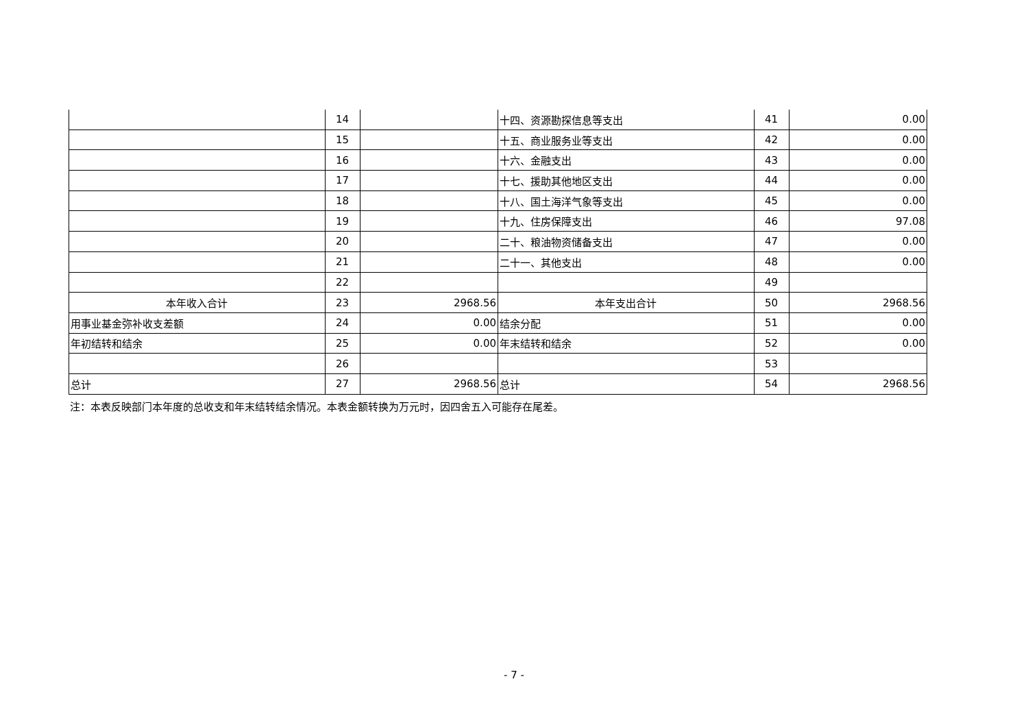| | 14 | | 十四、资源勘探信息等支出 | 41 | 0.00 |
| | 15 | | 十五、商业服务业等支出 | 42 | 0.00 |
| | 16 | | 十六、金融支出 | 43 | 0.00 |
| | 17 | | 十七、援助其他地区支出 | 44 | 0.00 |
| | 18 | | 十八、国土海洋气象等支出 | 45 | 0.00 |
| | 19 | | 十九、住房保障支出 | 46 | 97.08 |
| | 20 | | 二十、粮油物资储备支出 | 47 | 0.00 |
| | 21 | | 二十一、其他支出 | 48 | 0.00 |
| | 22 | | | 49 | |
| 本年收入合计 | 23 | 2968.56 | 本年支出合计 | 50 | 2968.56 |
| 用事业基金弥补收支差额 | 24 | 0.00 | 结余分配 | 51 | 0.00 |
| 年初结转和结余 | 25 | 0.00 | 年末结转和结余 | 52 | 0.00 |
| | 26 | | | 53 | |
| 总计 | 27 | 2968.56 | 总计 | 54 | 2968.56 |
注：本表反映部门本年度的总收支和年末结转结余情况。本表金额转换为万元时，因四舍五入可能存在尾差。
- 7 -